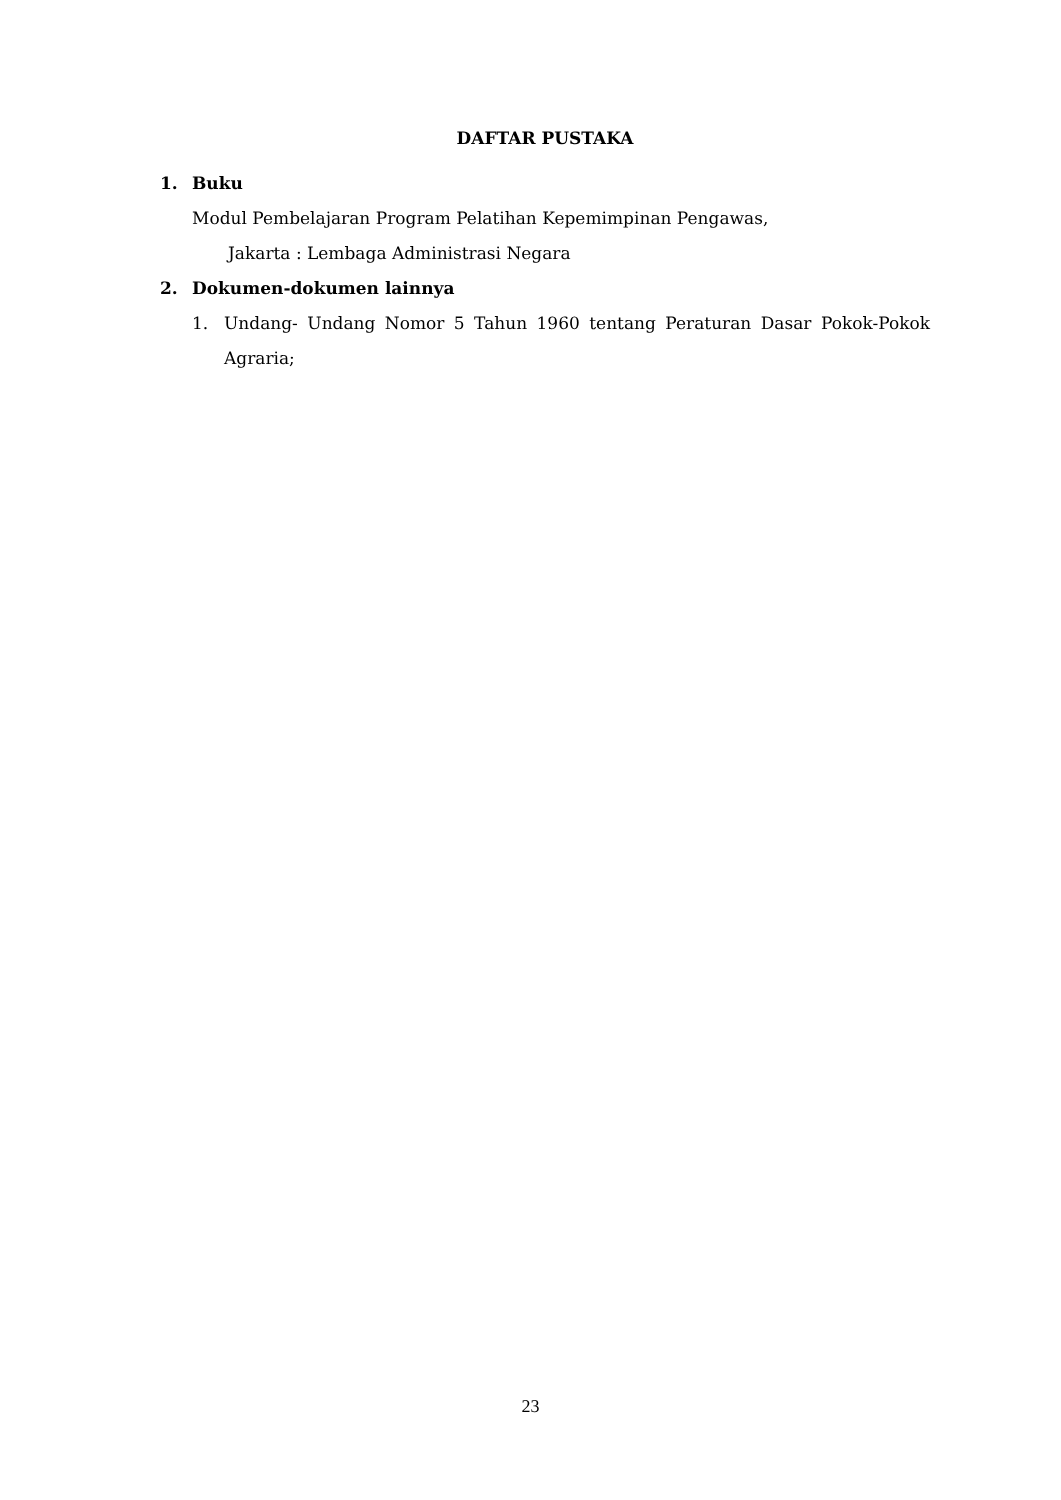DAFTAR PUSTAKA
1. Buku
Modul Pembelajaran Program Pelatihan Kepemimpinan Pengawas,
Jakarta : Lembaga Administrasi Negara
2. Dokumen-dokumen lainnya
1. Undang- Undang Nomor 5 Tahun 1960 tentang Peraturan Dasar Pokok-Pokok Agraria;
23